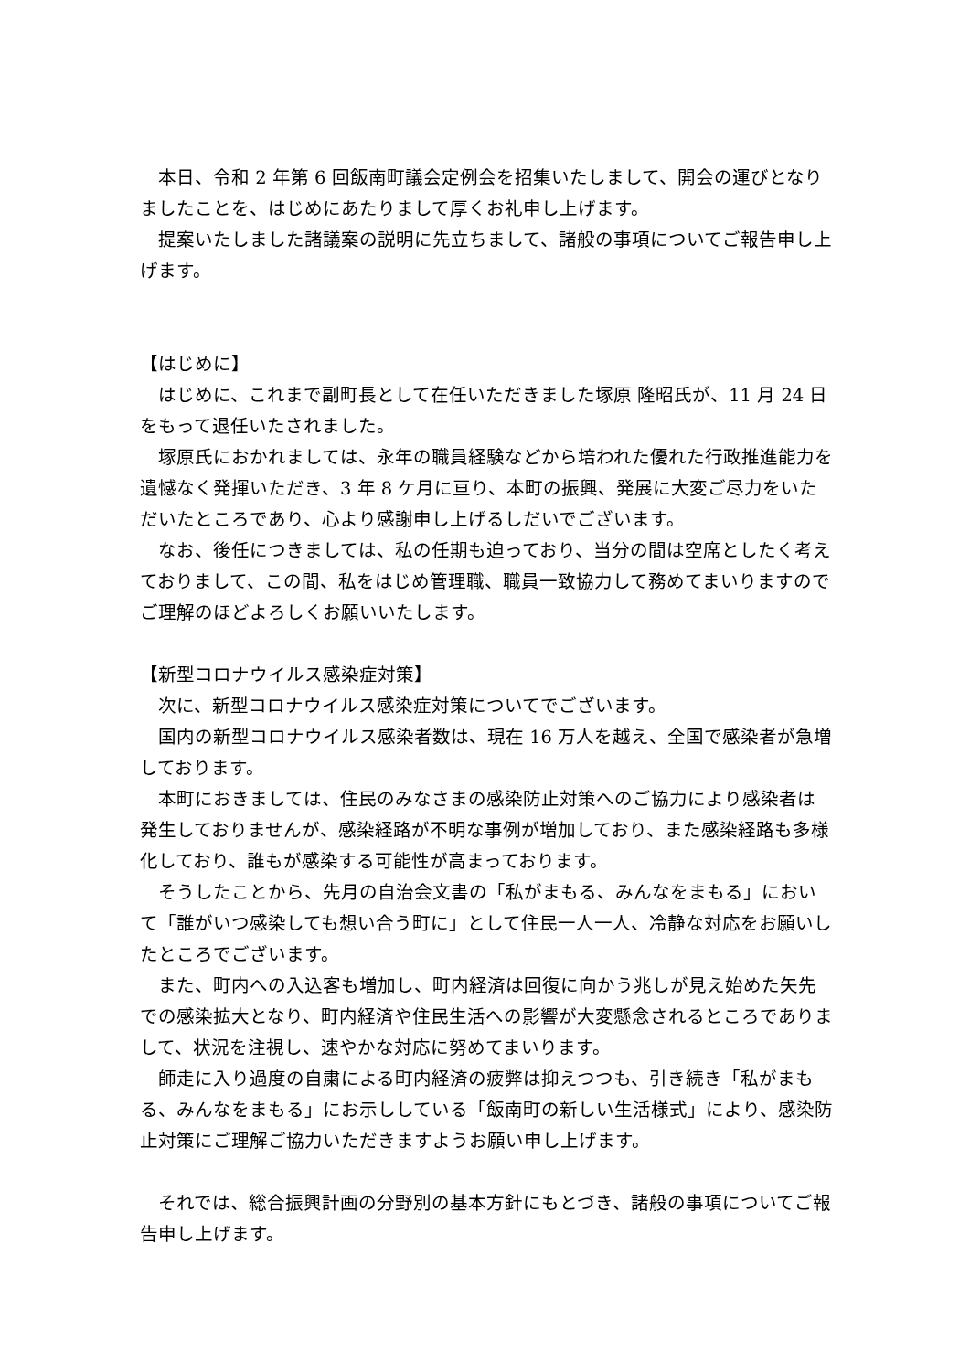本日、令和 2 年第 6 回飯南町議会定例会を招集いたしまして、開会の運びとなりましたことを、はじめにあたりまして厚くお礼申し上げます。
　提案いたしました諸議案の説明に先立ちまして、諸般の事項についてご報告申し上げます。
【はじめに】
　はじめに、これまで副町長として在任いただきました塚原 隆昭氏が、11 月 24 日をもって退任いたされました。
　塚原氏におかれましては、永年の職員経験などから培われた優れた行政推進能力を遺憾なく発揮いただき、3 年 8 ケ月に亘り、本町の振興、発展に大変ご尽力をいただいたところであり、心より感謝申し上げるしだいでございます。
　なお、後任につきましては、私の任期も迫っており、当分の間は空席としたく考えておりまして、この間、私をはじめ管理職、職員一致協力して務めてまいりますのでご理解のほどよろしくお願いいたします。
【新型コロナウイルス感染症対策】
　次に、新型コロナウイルス感染症対策についてでございます。
　国内の新型コロナウイルス感染者数は、現在 16 万人を越え、全国で感染者が急増しております。
　本町におきましては、住民のみなさまの感染防止対策へのご協力により感染者は発生しておりませんが、感染経路が不明な事例が増加しており、また感染経路も多様化しており、誰もが感染する可能性が高まっております。
　そうしたことから、先月の自治会文書の「私がまもる、みんなをまもる」において「誰がいつ感染しても想い合う町に」として住民一人一人、冷静な対応をお願いしたところでございます。
　また、町内への入込客も増加し、町内経済は回復に向かう兆しが見え始めた矢先での感染拡大となり、町内経済や住民生活への影響が大変懸念されるところでありまして、状況を注視し、速やかな対応に努めてまいります。
　師走に入り過度の自粛による町内経済の疲弊は抑えつつも、引き続き「私がまもる、みんなをまもる」にお示ししている「飯南町の新しい生活様式」により、感染防止対策にご理解ご協力いただきますようお願い申し上げます。
　それでは、総合振興計画の分野別の基本方針にもとづき、諸般の事項についてご報告申し上げます。